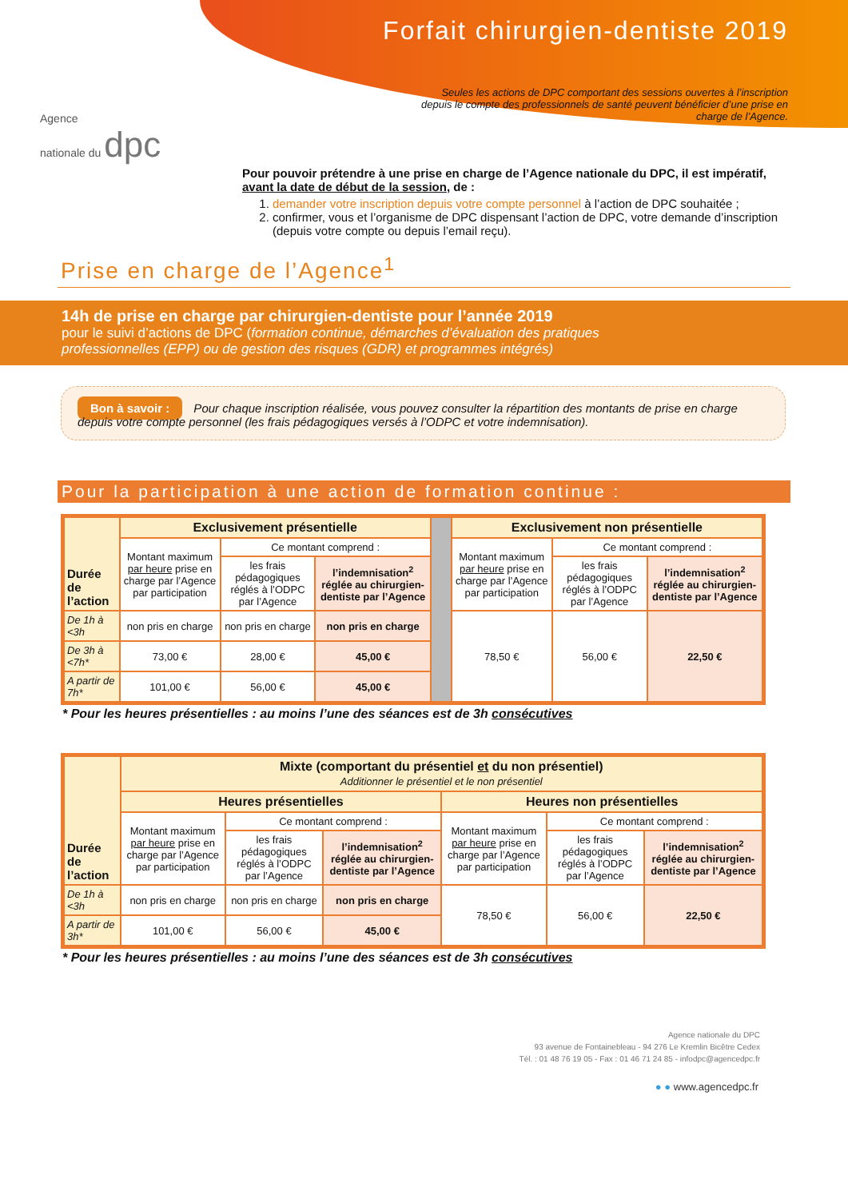Agence
nationale du dpc
Forfait chirurgien-dentiste 2019
Seules les actions de DPC comportant des sessions ouvertes à l’inscription depuis le compte des professionnels de santé peuvent bénéficier d’une prise en charge de l’Agence.
Pour pouvoir prétendre à une prise en charge de l’Agence nationale du DPC, il est impératif, avant la date de début de la session, de :
1. demander votre inscription depuis votre compte personnel à l’action de DPC souhaitée ;
2. confirmer, vous et l’organisme de DPC dispensant l’action de DPC, votre demande d’inscription (depuis votre compte ou depuis l’email reçu).
Prise en charge de l’Agence<sup>1</sup>
14h de prise en charge par chirurgien-dentiste pour l’année 2019
pour le suivi d’actions de DPC (formation continue, démarches d’évaluation des pratiques professionnelles (EPP) ou de gestion des risques (GDR) et programmes intégrés)
Bon à savoir : Pour chaque inscription réalisée, vous pouvez consulter la répartition des montants de prise en charge depuis votre compte personnel (les frais pédagogiques versés à l’ODPC et votre indemnisation).
Pour la participation à une action de formation continue :
| Durée de l’action | Exclusivement présentielle | | | | Exclusivement non présentielle | | |
| | Montant maximum par heure prise en charge par l’Agence par participation | Ce montant comprend : | | | Montant maximum par heure prise en charge par l’Agence par participation | Ce montant comprend : | |
| | | les frais pédagogiques réglés à l’ODPC par l’Agence | l’indemnisation<sup>2</sup> réglée au chirurgien-dentiste par l’Agence | | | les frais pédagogiques réglés à l’ODPC par l’Agence | l’indemnisation<sup>2</sup> réglée au chirurgien-dentiste par l’Agence |
| De 1h à <3h | non pris en charge | non pris en charge | non pris en charge | | 78,50 € | 56,00 € | 22,50 € |
| De 3h à <7h* | 73,00 € | 28,00 € | 45,00 € | | | | |
| A partir de 7h* | 101,00 € | 56,00 € | 45,00 € | | | | |
* Pour les heures présentielles : au moins l’une des séances est de 3h consécutives
| Durée de l’action | Mixte (comportant du présentiel et du non présentiel) Additionner le présentiel et le non présentiel | | | | | |
| | Heures présentielles | | | Heures non présentielles | | |
| | Montant maximum par heure prise en charge par l’Agence par participation | Ce montant comprend : | | Montant maximum par heure prise en charge par l’Agence par participation | Ce montant comprend : | |
| | | les frais pédagogiques réglés à l’ODPC par l’Agence | l’indemnisation<sup>2</sup> réglée au chirurgien-dentiste par l’Agence | | les frais pédagogiques réglés à l’ODPC par l’Agence | l’indemnisation<sup>2</sup> réglée au chirurgien-dentiste par l’Agence |
| De 1h à <3h | non pris en charge | non pris en charge | non pris en charge | 78,50 € | 56,00 € | 22,50 € |
| A partir de 3h* | 101,00 € | 56,00 € | 45,00 € | | | |
* Pour les heures présentielles : au moins l’une des séances est de 3h consécutives
Agence nationale du DPC
93 avenue de Fontainebleau - 94 276 Le Kremlin Bicêtre Cedex
Tél. : 01 48 76 19 05 - Fax : 01 46 71 24 85 - infodpc@agencedpc.fr
● ● www.agencedpc.fr